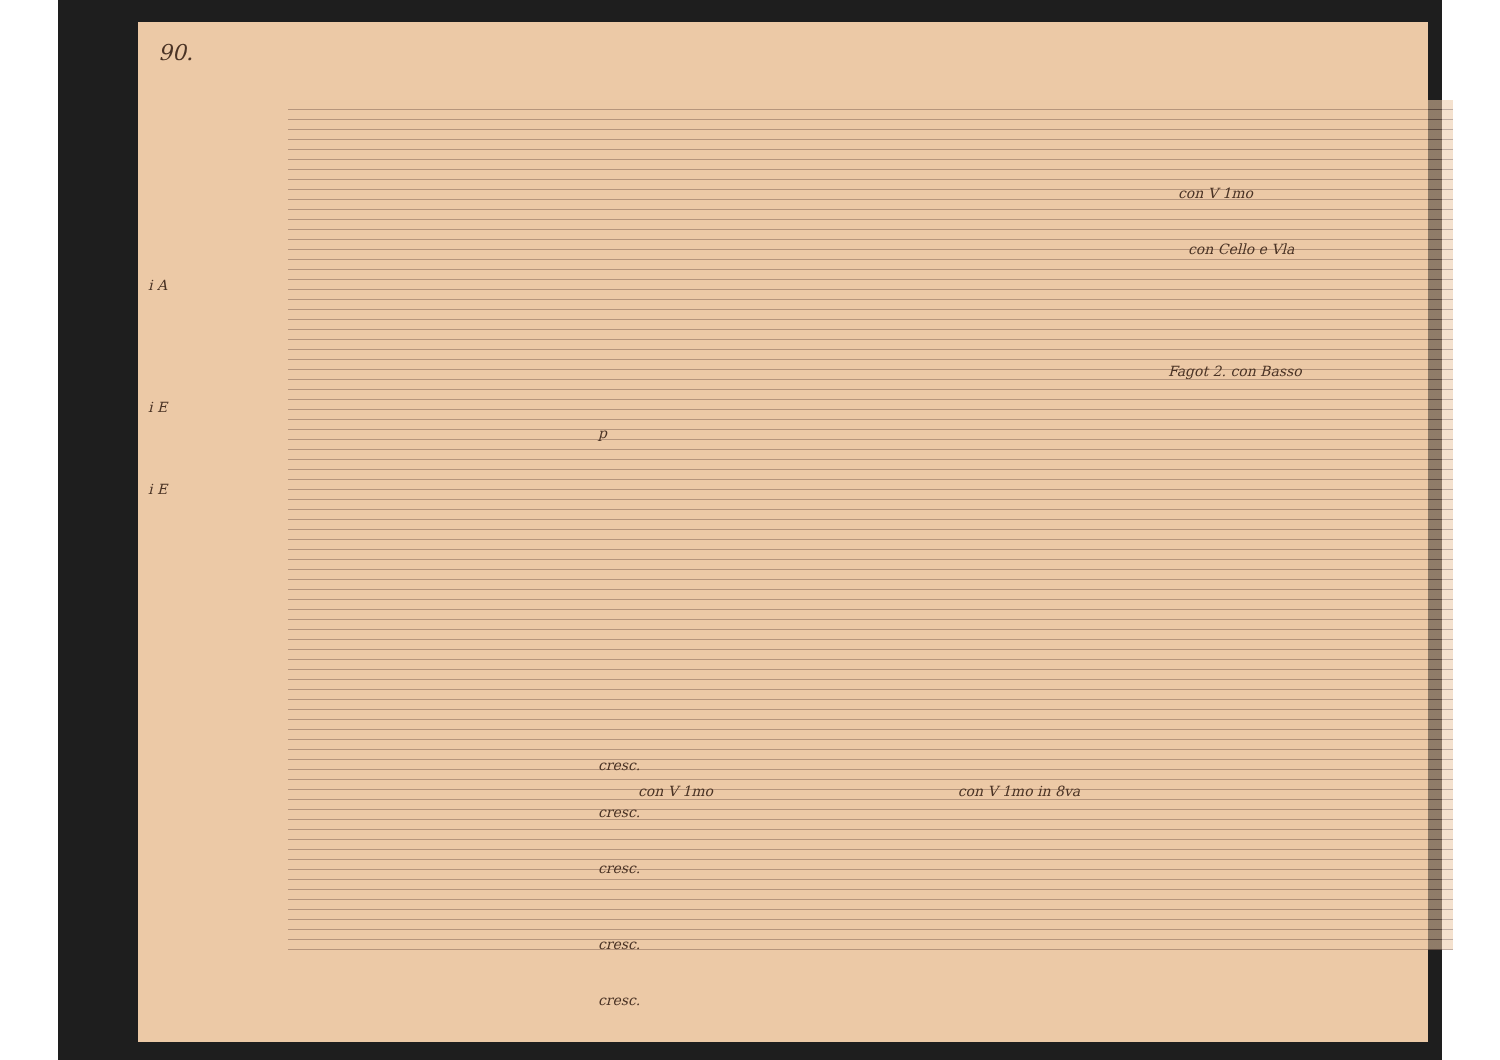90.
con V 1mo
con Cello e Vla
i A
Fagot 2. con Basso
i E
p
i E
cresc.
con V 1mo con V 1mo in 8va
cresc.
cresc.
cresc.
cresc.